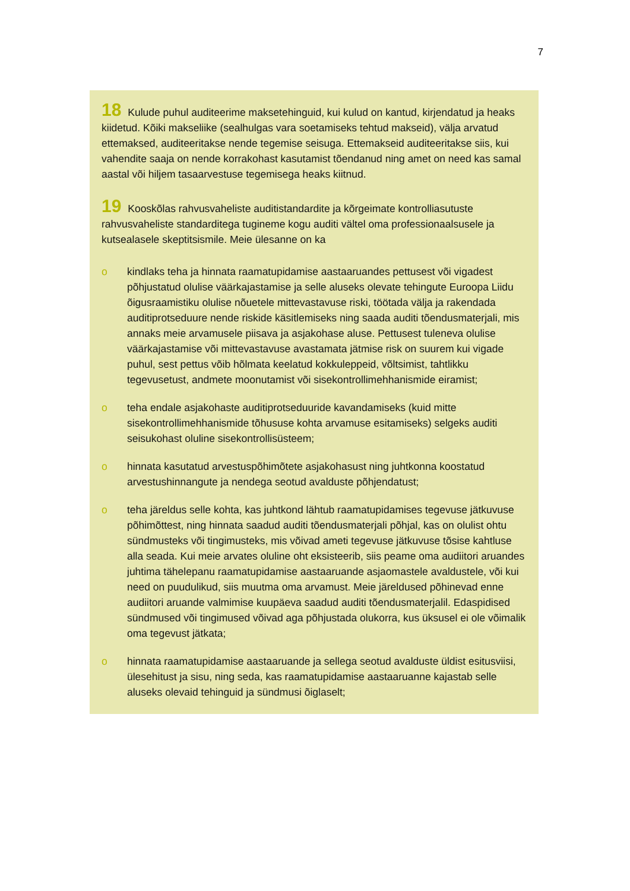7
18 Kulude puhul auditeerime maksetehinguid, kui kulud on kantud, kirjendatud ja heaks kiidetud. Kõiki makseliike (sealhulgas vara soetamiseks tehtud makseid), välja arvatud ettemaksed, auditeeritakse nende tegemise seisuga. Ettemakseid auditeeritakse siis, kui vahendite saaja on nende korrakohast kasutamist tõendanud ning amet on need kas samal aastal või hiljem tasaarvestuse tegemisega heaks kiitnud.
19 Kooskõlas rahvusvaheliste auditistandardite ja kõrgeimate kontrolliasutuste rahvusvaheliste standarditega tugineme kogu auditi vältel oma professionaalsusele ja kutsealasele skeptitsismile. Meie ülesanne on ka
o kindlaks teha ja hinnata raamatupidamise aastaaruandes pettusest või vigadest põhjustatud olulise väärkajastamise ja selle aluseks olevate tehingute Euroopa Liidu õigusraamistiku olulise nõuetele mittevastavuse riski, töötada välja ja rakendada auditiprotseduure nende riskide käsitlemiseks ning saada auditi tõendusmaterjali, mis annaks meie arvamusele piisava ja asjakohase aluse. Pettusest tuleneva olulise väärkajastamise või mittevastavuse avastamata jätmise risk on suurem kui vigade puhul, sest pettus võib hõlmata keelatud kokkuleppeid, võltsimist, tahtlikku tegevusetust, andmete moonutamist või sisekontrollimehhanismide eiramist;
o teha endale asjakohaste auditiprotseduuride kavandamiseks (kuid mitte sisekontrollimehhanismide tõhususe kohta arvamuse esitamiseks) selgeks auditi seisukohast oluline sisekontrollisüsteem;
o hinnata kasutatud arvestuspõhimõtete asjakohasust ning juhtkonna koostatud arvestushinnangute ja nendega seotud avalduste põhjendatust;
o teha järeldus selle kohta, kas juhtkond lähtub raamatupidamises tegevuse jätkuvuse põhimõttest, ning hinnata saadud auditi tõendusmaterjali põhjal, kas on olulist ohtu sündmusteks või tingimusteks, mis võivad ameti tegevuse jätkuvuse tõsise kahtluse alla seada. Kui meie arvates oluline oht eksisteerib, siis peame oma audiitori aruandes juhtima tähelepanu raamatupidamise aastaaruande asjaomastele avaldustele, või kui need on puudulikud, siis muutma oma arvamust. Meie järeldused põhinevad enne audiitori aruande valmimise kuupäeva saadud auditi tõendusmaterjalil. Edaspidised sündmused või tingimused võivad aga põhjustada olukorra, kus üksusel ei ole võimalik oma tegevust jätkata;
o hinnata raamatupidamise aastaaruande ja sellega seotud avalduste üldist esitusviisi, ülesehitust ja sisu, ning seda, kas raamatupidamise aastaaruanne kajastab selle aluseks olevaid tehinguid ja sündmusi õiglaselt;